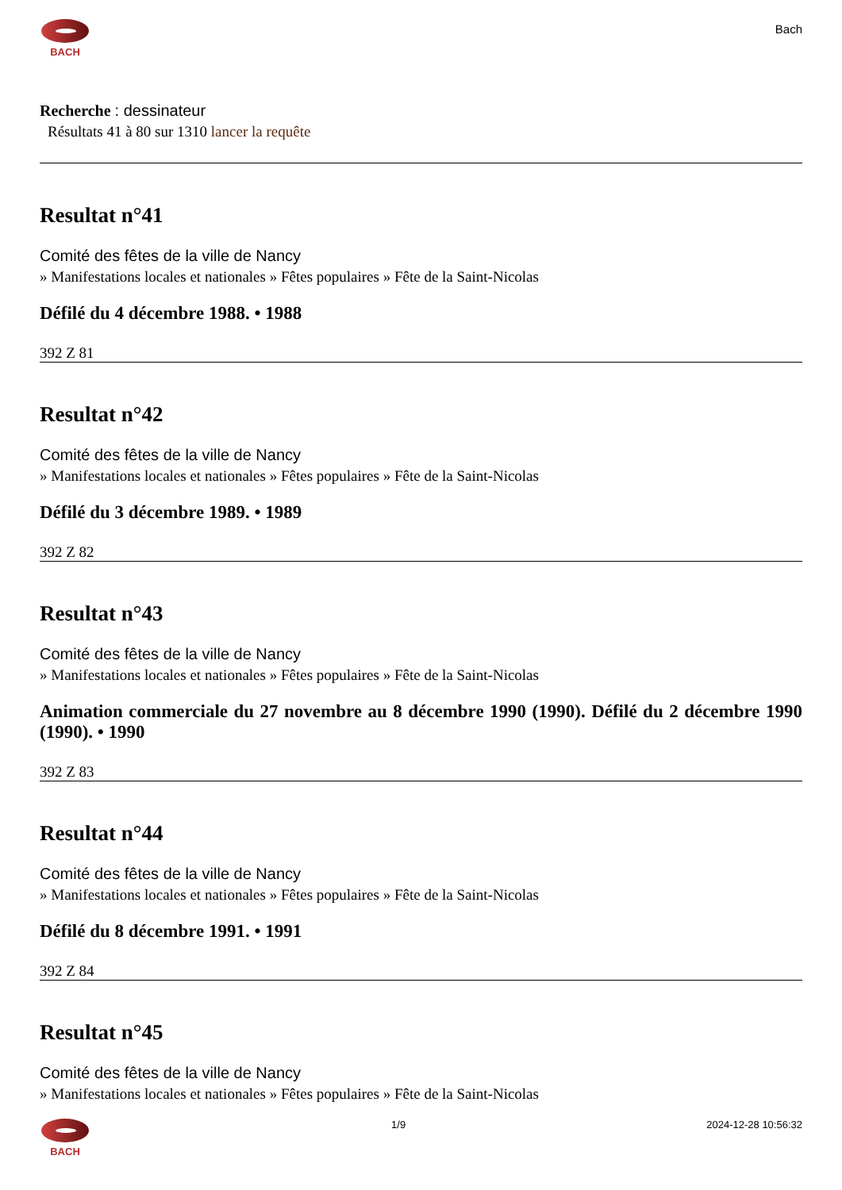BACH
Bach
Recherche : dessinateur
Résultats 41 à 80 sur 1310 lancer la requête
Resultat n°41
Comité des fêtes de la ville de Nancy
» Manifestations locales et nationales » Fêtes populaires » Fête de la Saint-Nicolas
Défilé du 4 décembre 1988. • 1988
392 Z 81
Resultat n°42
Comité des fêtes de la ville de Nancy
» Manifestations locales et nationales » Fêtes populaires » Fête de la Saint-Nicolas
Défilé du 3 décembre 1989. • 1989
392 Z 82
Resultat n°43
Comité des fêtes de la ville de Nancy
» Manifestations locales et nationales » Fêtes populaires » Fête de la Saint-Nicolas
Animation commerciale du 27 novembre au 8 décembre 1990 (1990). Défilé du 2 décembre 1990 (1990). • 1990
392 Z 83
Resultat n°44
Comité des fêtes de la ville de Nancy
» Manifestations locales et nationales » Fêtes populaires » Fête de la Saint-Nicolas
Défilé du 8 décembre 1991. • 1991
392 Z 84
Resultat n°45
Comité des fêtes de la ville de Nancy
» Manifestations locales et nationales » Fêtes populaires » Fête de la Saint-Nicolas
BACH 1/9 2024-12-28 10:56:32